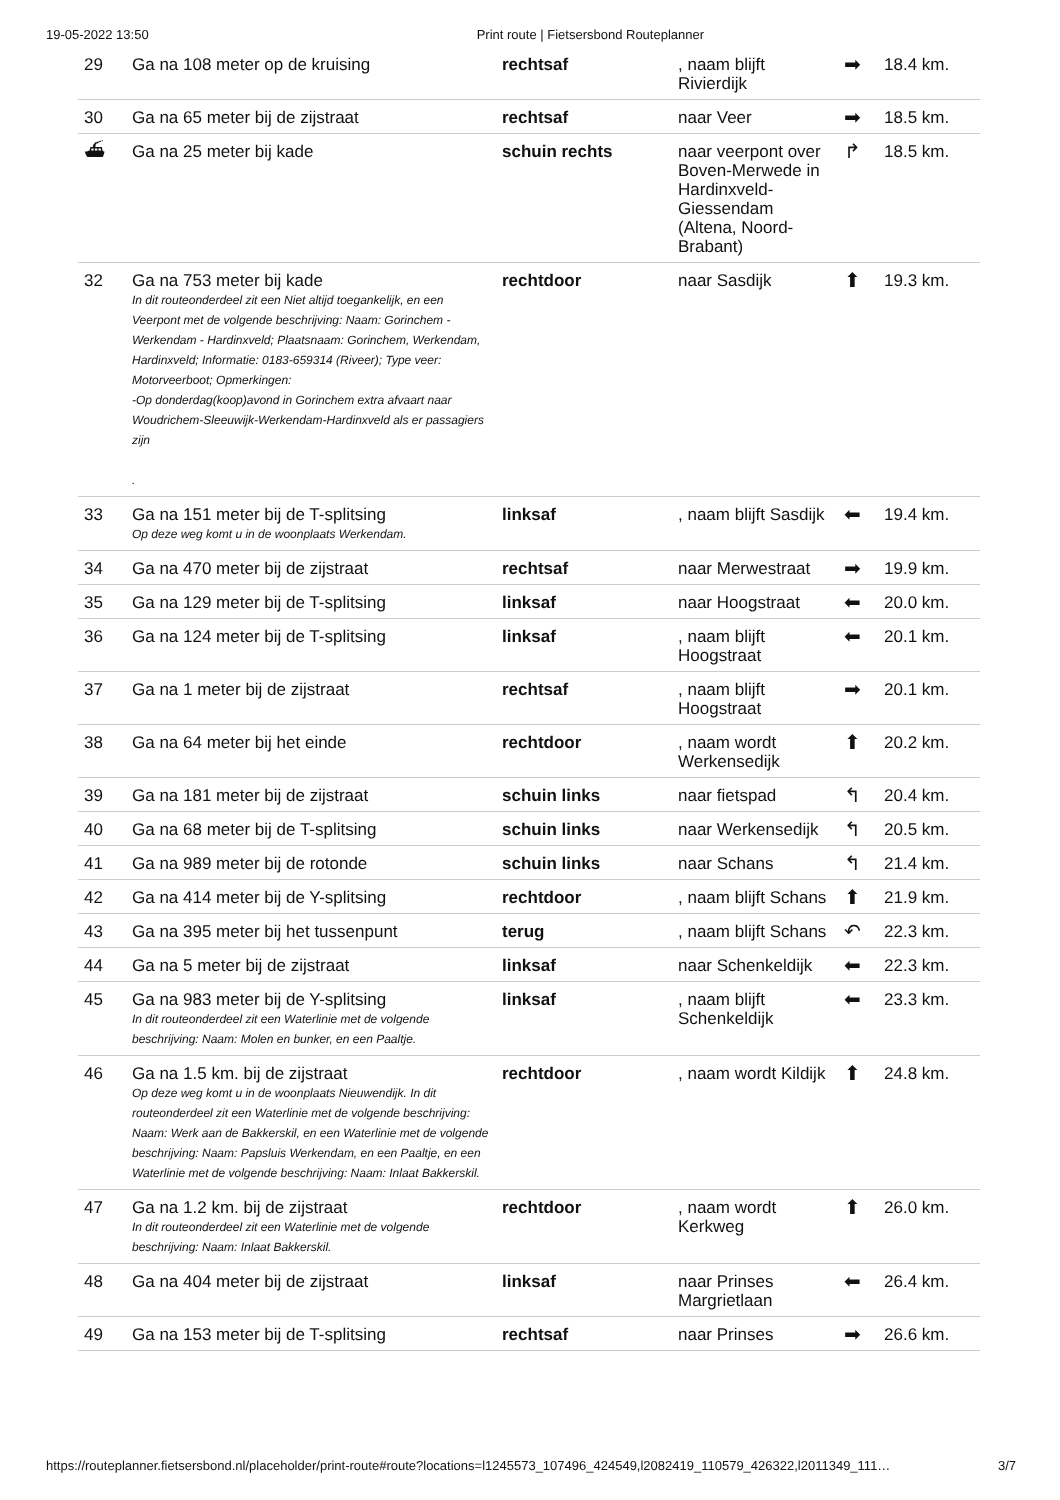19-05-2022 13:50 Print route | Fietsersbond Routeplanner
| 29 | Ga na 108 meter op de kruising | rechtsaf | , naam blijft Rivierdijk | ➡ | 18.4 km. |
| 30 | Ga na 65 meter bij de zijstraat | rechtsaf | naar Veer | ➡ | 18.5 km. |
| ⛴ | Ga na 25 meter bij kade | schuin rechts | naar veerpont over Boven-Merwede in Hardinxveld-Giessendam (Altena, Noord-Brabant) | ↱ | 18.5 km. |
| 32 | Ga na 753 meter bij kade In dit routeonderdeel zit een Niet altijd toegankelijk, en een Veerpont met de volgende beschrijving: Naam: Gorinchem - Werkendam - Hardinxveld; Plaatsnaam: Gorinchem, Werkendam, Hardinxveld; Informatie: 0183-659314 (Riveer); Type veer: Motorveerboot; Opmerkingen: -Op donderdag(koop)avond in Gorinchem extra afvaart naar Woudrichem-Sleeuwijk-Werkendam-Hardinxveld als er passagiers zijn . | rechtdoor | naar Sasdijk | ⬆ | 19.3 km. |
| 33 | Ga na 151 meter bij de T-splitsing Op deze weg komt u in de woonplaats Werkendam. | linksaf | , naam blijft Sasdijk | ⬅ | 19.4 km. |
| 34 | Ga na 470 meter bij de zijstraat | rechtsaf | naar Merwestraat | ➡ | 19.9 km. |
| 35 | Ga na 129 meter bij de T-splitsing | linksaf | naar Hoogstraat | ⬅ | 20.0 km. |
| 36 | Ga na 124 meter bij de T-splitsing | linksaf | , naam blijft Hoogstraat | ⬅ | 20.1 km. |
| 37 | Ga na 1 meter bij de zijstraat | rechtsaf | , naam blijft Hoogstraat | ➡ | 20.1 km. |
| 38 | Ga na 64 meter bij het einde | rechtdoor | , naam wordt Werkensedijk | ⬆ | 20.2 km. |
| 39 | Ga na 181 meter bij de zijstraat | schuin links | naar fietspad | ↰ | 20.4 km. |
| 40 | Ga na 68 meter bij de T-splitsing | schuin links | naar Werkensedijk | ↰ | 20.5 km. |
| 41 | Ga na 989 meter bij de rotonde | schuin links | naar Schans | ↰ | 21.4 km. |
| 42 | Ga na 414 meter bij de Y-splitsing | rechtdoor | , naam blijft Schans | ⬆ | 21.9 km. |
| 43 | Ga na 395 meter bij het tussenpunt | terug | , naam blijft Schans | ↶ | 22.3 km. |
| 44 | Ga na 5 meter bij de zijstraat | linksaf | naar Schenkeldijk | ⬅ | 22.3 km. |
| 45 | Ga na 983 meter bij de Y-splitsing In dit routeonderdeel zit een Waterlinie met de volgende beschrijving: Naam: Molen en bunker, en een Paaltje. | linksaf | , naam blijft Schenkeldijk | ⬅ | 23.3 km. |
| 46 | Ga na 1.5 km. bij de zijstraat Op deze weg komt u in de woonplaats Nieuwendijk. In dit routeonderdeel zit een Waterlinie met de volgende beschrijving: Naam: Werk aan de Bakkerskil, en een Waterlinie met de volgende beschrijving: Naam: Papsluis Werkendam, en een Paaltje, en een Waterlinie met de volgende beschrijving: Naam: Inlaat Bakkerskil. | rechtdoor | , naam wordt Kildijk | ⬆ | 24.8 km. |
| 47 | Ga na 1.2 km. bij de zijstraat In dit routeonderdeel zit een Waterlinie met de volgende beschrijving: Naam: Inlaat Bakkerskil. | rechtdoor | , naam wordt Kerkweg | ⬆ | 26.0 km. |
| 48 | Ga na 404 meter bij de zijstraat | linksaf | naar Prinses Margrietlaan | ⬅ | 26.4 km. |
| 49 | Ga na 153 meter bij de T-splitsing | rechtsaf | naar Prinses | ➡ | 26.6 km. |
https://routeplanner.fietsersbond.nl/placeholder/print-route#route?locations=l1245573_107496_424549,l2082419_110579_426322,l2011349_111… 3/7